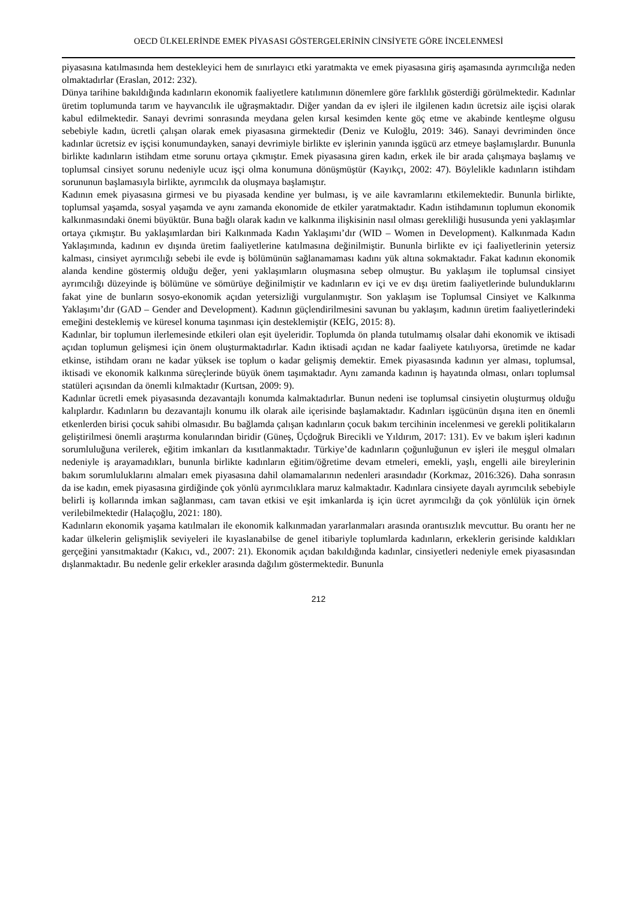OECD ÜLKELERİNDE EMEK PİYASASI GÖSTERGELERİNİN CİNSİYETE GÖRE İNCELENMESİ
piyasasına katılmasında hem destekleyici hem de sınırlayıcı etki yaratmakta ve emek piyasasına giriş aşamasında ayrımcılığa neden olmaktadırlar (Eraslan, 2012: 232).
Dünya tarihine bakıldığında kadınların ekonomik faaliyetlere katılımının dönemlere göre farklılık gösterdiği görülmektedir. Kadınlar üretim toplumunda tarım ve hayvancılık ile uğraşmaktadır. Diğer yandan da ev işleri ile ilgilenen kadın ücretsiz aile işçisi olarak kabul edilmektedir. Sanayi devrimi sonrasında meydana gelen kırsal kesimden kente göç etme ve akabinde kentleşme olgusu sebebiyle kadın, ücretli çalışan olarak emek piyasasına girmektedir (Deniz ve Kuloğlu, 2019: 346). Sanayi devriminden önce kadınlar ücretsiz ev işçisi konumundayken, sanayi devrimiyle birlikte ev işlerinin yanında işgücü arz etmeye başlamışlardır. Bununla birlikte kadınların istihdam etme sorunu ortaya çıkmıştır. Emek piyasasına giren kadın, erkek ile bir arada çalışmaya başlamış ve toplumsal cinsiyet sorunu nedeniyle ucuz işçi olma konumuna dönüşmüştür (Kayıkçı, 2002: 47). Böylelikle kadınların istihdam sorununun başlamasıyla birlikte, ayrımcılık da oluşmaya başlamıştır.
Kadının emek piyasasına girmesi ve bu piyasada kendine yer bulması, iş ve aile kavramlarını etkilemektedir. Bununla birlikte, toplumsal yaşamda, sosyal yaşamda ve aynı zamanda ekonomide de etkiler yaratmaktadır. Kadın istihdamının toplumun ekonomik kalkınmasındaki önemi büyüktür. Buna bağlı olarak kadın ve kalkınma ilişkisinin nasıl olması gerekliliği hususunda yeni yaklaşımlar ortaya çıkmıştır. Bu yaklaşımlardan biri Kalkınmada Kadın Yaklaşımı’dır (WID – Women in Development). Kalkınmada Kadın Yaklaşımında, kadının ev dışında üretim faaliyetlerine katılmasına değinilmiştir. Bununla birlikte ev içi faaliyetlerinin yetersiz kalması, cinsiyet ayrımcılığı sebebi ile evde iş bölümünün sağlanamaması kadını yük altına sokmaktadır. Fakat kadının ekonomik alanda kendine göstermiş olduğu değer, yeni yaklaşımların oluşmasına sebep olmuştur. Bu yaklaşım ile toplumsal cinsiyet ayrımcılığı düzeyinde iş bölümüne ve sömürüye değinilmiştir ve kadınların ev içi ve ev dışı üretim faaliyetlerinde bulunduklarını fakat yine de bunların sosyo-ekonomik açıdan yetersizliği vurgulanmıştır. Son yaklaşım ise Toplumsal Cinsiyet ve Kalkınma Yaklaşımı’dır (GAD – Gender and Development). Kadının güçlendirilmesini savunan bu yaklaşım, kadının üretim faaliyetlerindeki emeğini desteklemiş ve küresel konuma taşınması için desteklemiştir (KEİG, 2015: 8).
Kadınlar, bir toplumun ilerlemesinde etkileri olan eşit üyeleridir. Toplumda ön planda tutulmamış olsalar dahi ekonomik ve iktisadi açıdan toplumun gelişmesi için önem oluşturmaktadırlar. Kadın iktisadi açıdan ne kadar faaliyete katılıyorsa, üretimde ne kadar etkinse, istihdam oranı ne kadar yüksek ise toplum o kadar gelişmiş demektir. Emek piyasasında kadının yer alması, toplumsal, iktisadi ve ekonomik kalkınma süreçlerinde büyük önem taşımaktadır. Aynı zamanda kadının iş hayatında olması, onları toplumsal statüleri açısından da önemli kılmaktadır (Kurtsan, 2009: 9).
Kadınlar ücretli emek piyasasında dezavantajlı konumda kalmaktadırlar. Bunun nedeni ise toplumsal cinsiyetin oluşturmuş olduğu kalıplardır. Kadınların bu dezavantajlı konumu ilk olarak aile içerisinde başlamaktadır. Kadınları işgücünün dışına iten en önemli etkenlerden birisi çocuk sahibi olmasıdır. Bu bağlamda çalışan kadınların çocuk bakım tercihinin incelenmesi ve gerekli politikaların geliştirilmesi önemli araştırma konularından biridir (Güneş, Üçdoğruk Birecikli ve Yıldırım, 2017: 131). Ev ve bakım işleri kadının sorumluluğuna verilerek, eğitim imkanları da kısıtlanmaktadır. Türkiye’de kadınların çoğunluğunun ev işleri ile meşgul olmaları nedeniyle iş arayamadıkları, bununla birlikte kadınların eğitim/öğretime devam etmeleri, emekli, yaşlı, engelli aile bireylerinin bakım sorumluluklarını almaları emek piyasasına dahil olamamalarının nedenleri arasındadır (Korkmaz, 2016:326). Daha sonrasın da ise kadın, emek piyasasına girdiğinde çok yönlü ayrımcılıklara maruz kalmaktadır. Kadınlara cinsiyete dayalı ayrımcılık sebebiyle belirli iş kollarında imkan sağlanması, cam tavan etkisi ve eşit imkanlarda iş için ücret ayrımcılığı da çok yönlülük için örnek verilebilmektedir (Halaçoğlu, 2021: 180).
Kadınların ekonomik yaşama katılmaları ile ekonomik kalkınmadan yararlanmaları arasında orantısızlık mevcuttur. Bu orantı her ne kadar ülkelerin gelişmişlik seviyeleri ile kıyaslanabilse de genel itibariyle toplumlarda kadınların, erkeklerin gerisinde kaldıkları gerçeğini yansıtmaktadır (Kakıcı, vd., 2007: 21). Ekonomik açıdan bakıldığında kadınlar, cinsiyetleri nedeniyle emek piyasasından dışlanmaktadır. Bu nedenle gelir erkekler arasında dağılım göstermektedir. Bununla
212